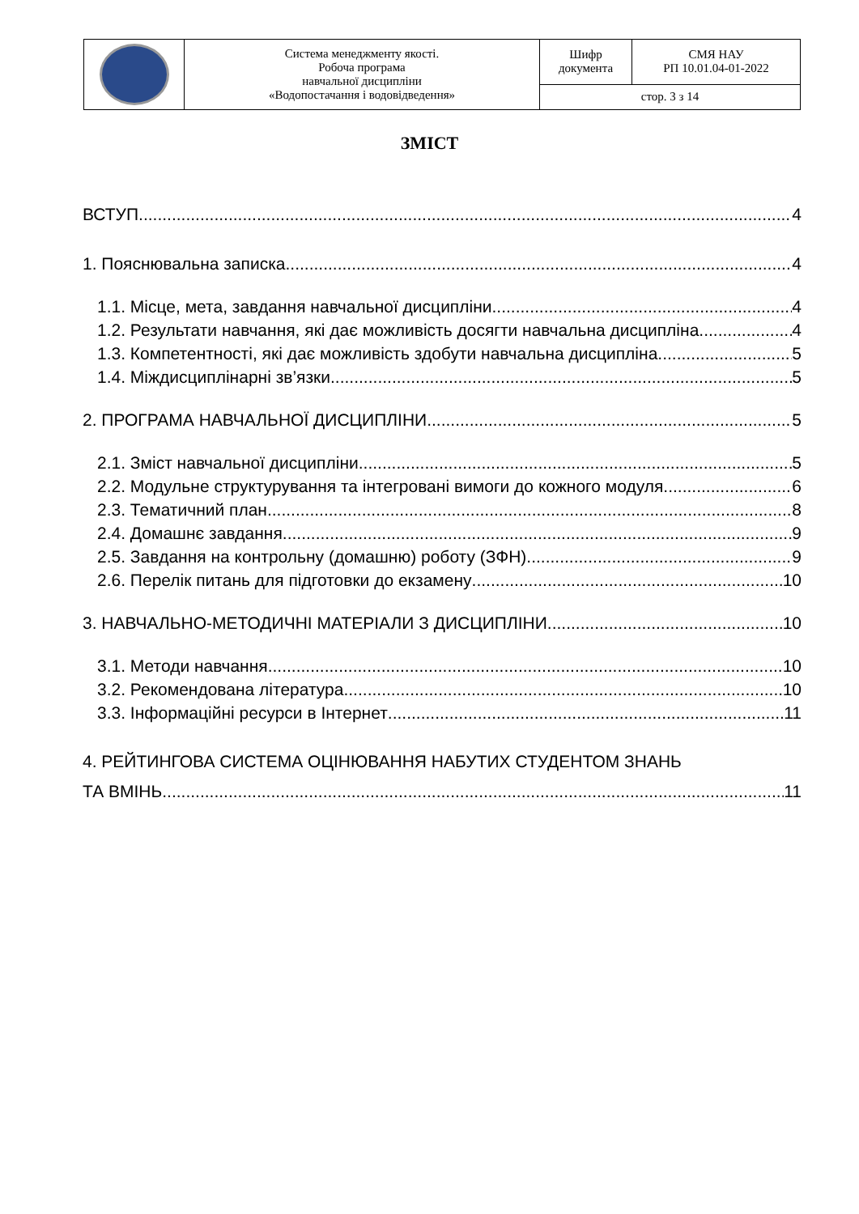| | Система менеджменту якості. Робоча програма навчальної дисципліни «Водопостачання і водовідведення» | Шифр документа | СМЯ НАУ РП 10.01.04-01-2022 |
| | | стор. 3 з 14 | |
ЗМІСТ
ВСТУП 4
1. Пояснювальна записка 4
1.1. Місце, мета, завдання навчальної дисципліни 4
1.2. Результати навчання, які дає можливість досягти навчальна дисципліна 4
1.3. Компетентності, які дає можливість здобути навчальна дисципліна 5
1.4. Міждисциплінарні зв’язки 5
2. ПРОГРАМА НАВЧАЛЬНОЇ ДИСЦИПЛІНИ 5
2.1. Зміст навчальної дисципліни 5
2.2. Модульне структурування та інтегровані вимоги до кожного модуля 6
2.3. Тематичний план 8
2.4. Домашнє завдання 9
2.5. Завдання на контрольну (домашню) роботу (ЗФН) 9
2.6. Перелік питань для підготовки до екзамену 10
3. НАВЧАЛЬНО-МЕТОДИЧНІ МАТЕРІАЛИ З ДИСЦИПЛІНИ 10
3.1. Методи навчання 10
3.2. Рекомендована література 10
3.3. Інформаційні ресурси в Інтернет 11
4. РЕЙТИНГОВА СИСТЕМА ОЦІНЮВАННЯ НАБУТИХ СТУДЕНТОМ ЗНАНЬ
ТА ВМІНЬ 11